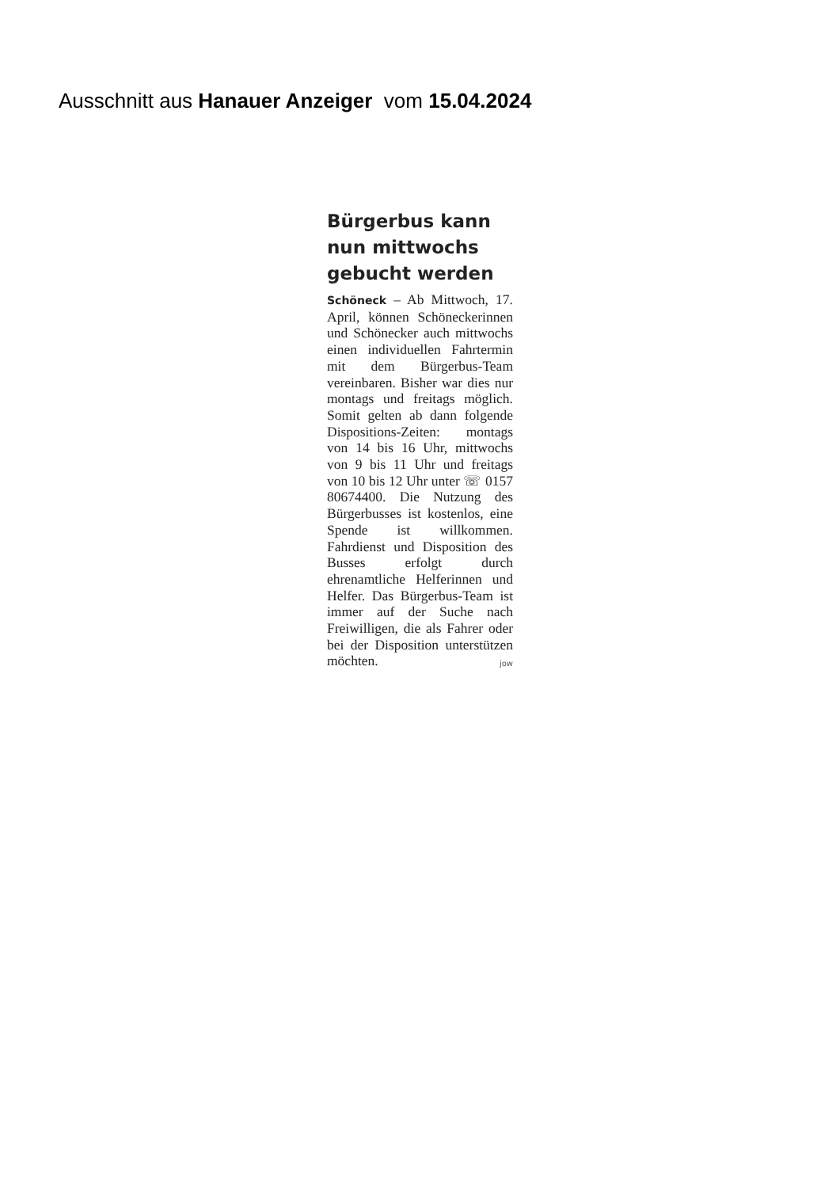Ausschnitt aus Hanauer Anzeiger vom 15.04.2024
Bürgerbus kann nun mittwochs gebucht werden
Schöneck – Ab Mittwoch, 17. April, können Schöneckerinnen und Schönecker auch mittwochs einen individuellen Fahrtermin mit dem Bürgerbus-Team vereinbaren. Bisher war dies nur montags und freitags möglich. Somit gelten ab dann folgende Dispositions-Zeiten: montags von 14 bis 16 Uhr, mittwochs von 9 bis 11 Uhr und freitags von 10 bis 12 Uhr unter ☏ 0157 80674400. Die Nutzung des Bürgerbusses ist kostenlos, eine Spende ist willkommen. Fahrdienst und Disposition des Busses erfolgt durch ehrenamtliche Helferinnen und Helfer. Das Bürgerbus-Team ist immer auf der Suche nach Freiwilligen, die als Fahrer oder bei der Disposition unterstützen möchten. jow